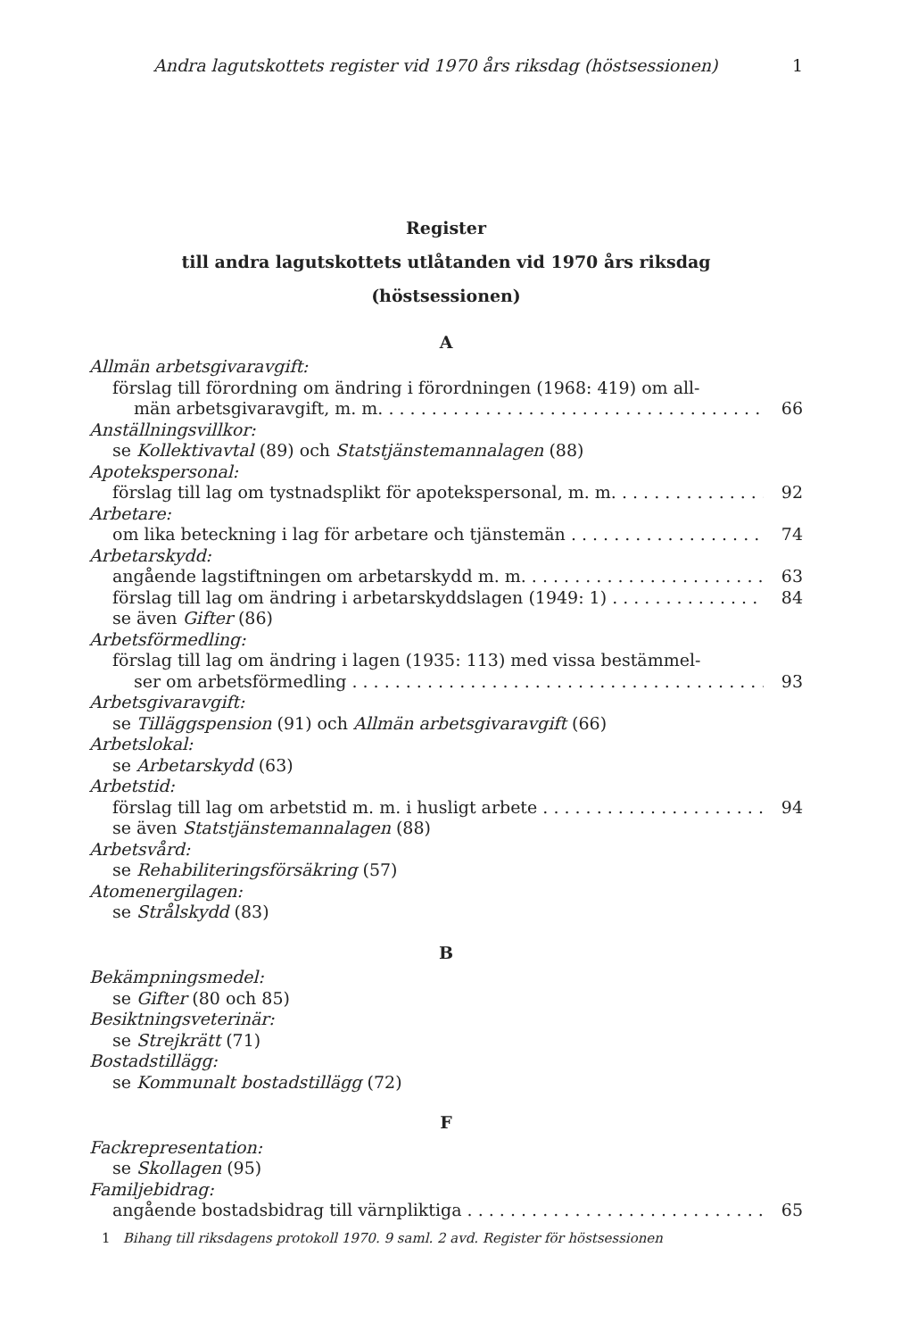Andra lagutskottets register vid 1970 års riksdag (höstsessionen) 1
Register
till andra lagutskottets utlåtanden vid 1970 års riksdag
(höstsessionen)
A
Allmän arbetsgivaravgift:
förslag till förordning om ändring i förordningen (1968: 419) om all-
män arbetsgivaravgift, m. m. 66
Anställningsvillkor:
se Kollektivavtal (89) och Statstjänstemannalagen (88)
Apotekspersonal:
förslag till lag om tystnadsplikt för apotekspersonal, m. m. 92
Arbetare:
om lika beteckning i lag för arbetare och tjänstemän 74
Arbetarskydd:
angående lagstiftningen om arbetarskydd m. m. 63
förslag till lag om ändring i arbetarskyddslagen (1949: 1) 84
se även Gifter (86)
Arbetsförmedling:
förslag till lag om ändring i lagen (1935: 113) med vissa bestämmel-
ser om arbetsförmedling 93
Arbetsgivaravgift:
se Tilläggspension (91) och Allmän arbetsgivaravgift (66)
Arbetslokal:
se Arbetarskydd (63)
Arbetstid:
förslag till lag om arbetstid m. m. i husligt arbete 94
se även Statstjänstemannalagen (88)
Arbetsvård:
se Rehabiliteringsförsäkring (57)
Atomenergilagen:
se Strålskydd (83)
B
Bekämpningsmedel:
se Gifter (80 och 85)
Besiktningsveterinär:
se Strejkrätt (71)
Bostadstillägg:
se Kommunalt bostadstillägg (72)
F
Fackrepresentation:
se Skollagen (95)
Familjebidrag:
angående bostadsbidrag till värnpliktiga 65
1 Bihang till riksdagens protokoll 1970. 9 saml. 2 avd. Register för höstsessionen